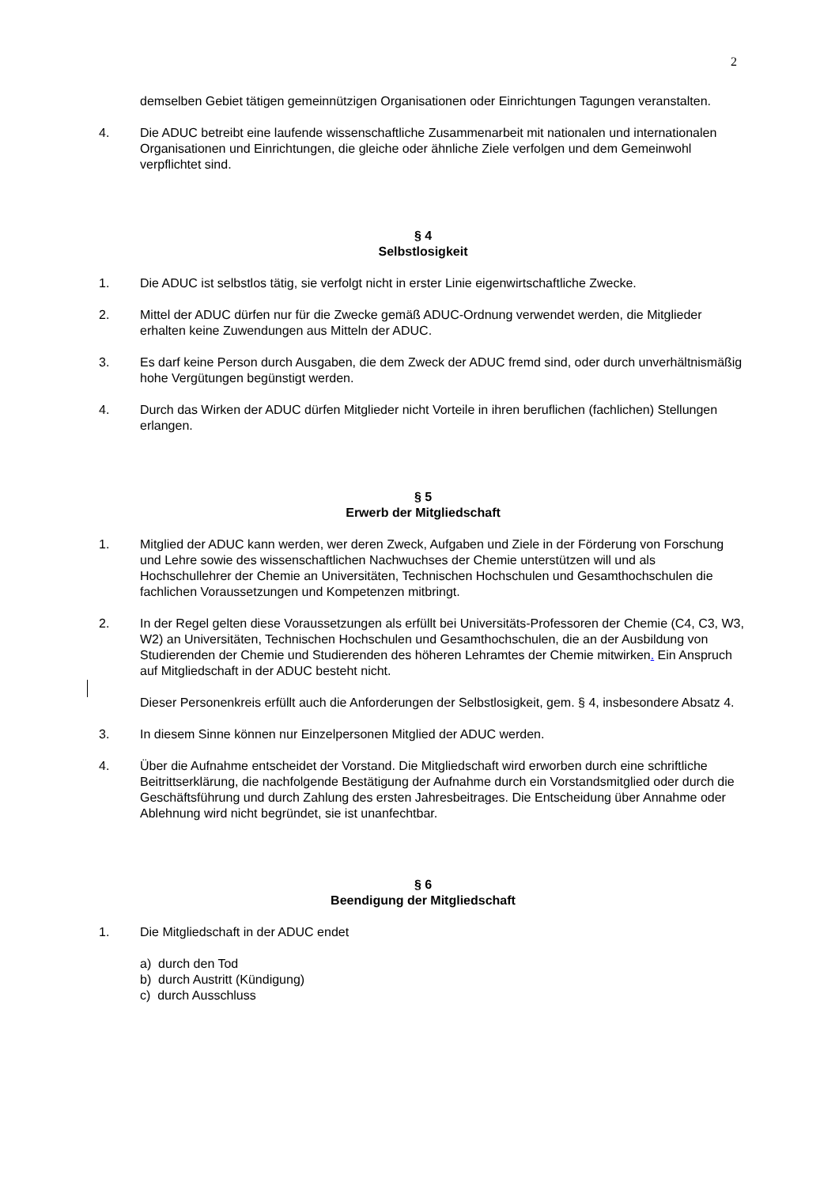2
demselben Gebiet tätigen gemeinnützigen Organisationen oder Einrichtungen Tagungen veranstalten.
4. Die ADUC betreibt eine laufende wissenschaftliche Zusammenarbeit mit nationalen und internationalen Organisationen und Einrichtungen, die gleiche oder ähnliche Ziele verfolgen und dem Gemeinwohl verpflichtet sind.
§ 4
Selbstlosigkeit
1. Die ADUC ist selbstlos tätig, sie verfolgt nicht in erster Linie eigenwirtschaftliche Zwecke.
2. Mittel der ADUC dürfen nur für die Zwecke gemäß ADUC-Ordnung verwendet werden, die Mitglieder erhalten keine Zuwendungen aus Mitteln der ADUC.
3. Es darf keine Person durch Ausgaben, die dem Zweck der ADUC fremd sind, oder durch unverhältnismäßig hohe Vergütungen begünstigt werden.
4. Durch das Wirken der ADUC dürfen Mitglieder nicht Vorteile in ihren beruflichen (fachlichen) Stellungen erlangen.
§ 5
Erwerb der Mitgliedschaft
1. Mitglied der ADUC kann werden, wer deren Zweck, Aufgaben und Ziele in der Förderung von Forschung und Lehre sowie des wissenschaftlichen Nachwuchses der Chemie unterstützen will und als Hochschullehrer der Chemie an Universitäten, Technischen Hochschulen und Gesamthochschulen die fachlichen Voraussetzungen und Kompetenzen mitbringt.
2. In der Regel gelten diese Voraussetzungen als erfüllt bei Universitäts-Professoren der Chemie (C4, C3, W3, W2) an Universitäten, Technischen Hochschulen und Gesamthochschulen, die an der Ausbildung von Studierenden der Chemie und Studierenden des höheren Lehramtes der Chemie mitwirken. Ein Anspruch auf Mitgliedschaft in der ADUC besteht nicht.
Dieser Personenkreis erfüllt auch die Anforderungen der Selbstlosigkeit, gem. § 4, insbesondere Absatz 4.
3. In diesem Sinne können nur Einzelpersonen Mitglied der ADUC werden.
4. Über die Aufnahme entscheidet der Vorstand. Die Mitgliedschaft wird erworben durch eine schriftliche Beitrittserklärung, die nachfolgende Bestätigung der Aufnahme durch ein Vorstandsmitglied oder durch die Geschäftsführung und durch Zahlung des ersten Jahresbeitrages. Die Entscheidung über Annahme oder Ablehnung wird nicht begründet, sie ist unanfechtbar.
§ 6
Beendigung der Mitgliedschaft
1. Die Mitgliedschaft in der ADUC endet
a) durch den Tod
b) durch Austritt (Kündigung)
c) durch Ausschluss